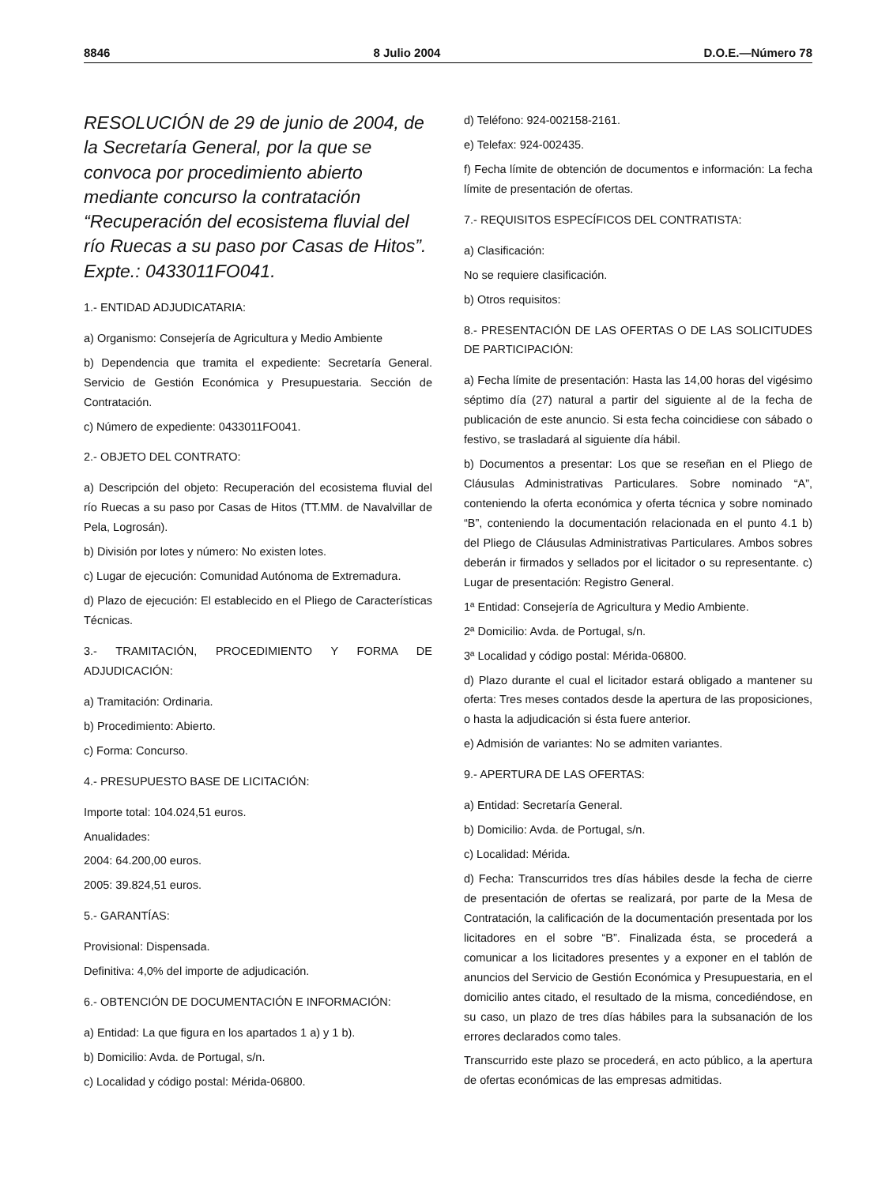8846 8 Julio 2004 D.O.E.—Número 78
RESOLUCIÓN de 29 de junio de 2004, de la Secretaría General, por la que se convoca por procedimiento abierto mediante concurso la contratación “Recuperación del ecosistema fluvial del río Ruecas a su paso por Casas de Hitos”. Expte.: 0433011FO041.
1.- ENTIDAD ADJUDICATARIA:
a) Organismo: Consejería de Agricultura y Medio Ambiente
b) Dependencia que tramita el expediente: Secretaría General. Servicio de Gestión Económica y Presupuestaria. Sección de Contratación.
c) Número de expediente: 0433011FO041.
2.- OBJETO DEL CONTRATO:
a) Descripción del objeto: Recuperación del ecosistema fluvial del río Ruecas a su paso por Casas de Hitos (TT.MM. de Navalvillar de Pela, Logrosán).
b) División por lotes y número: No existen lotes.
c) Lugar de ejecución: Comunidad Autónoma de Extremadura.
d) Plazo de ejecución: El establecido en el Pliego de Características Técnicas.
3.- TRAMITACIÓN, PROCEDIMIENTO Y FORMA DE ADJUDICACIÓN:
a) Tramitación: Ordinaria.
b) Procedimiento: Abierto.
c) Forma: Concurso.
4.- PRESUPUESTO BASE DE LICITACIÓN:
Importe total: 104.024,51 euros.
Anualidades:
2004: 64.200,00 euros.
2005: 39.824,51 euros.
5.- GARANTÍAS:
Provisional: Dispensada.
Definitiva: 4,0% del importe de adjudicación.
6.- OBTENCIÓN DE DOCUMENTACIÓN E INFORMACIÓN:
a) Entidad: La que figura en los apartados 1 a) y 1 b).
b) Domicilio: Avda. de Portugal, s/n.
c) Localidad y código postal: Mérida-06800.
d) Teléfono: 924-002158-2161.
e) Telefax: 924-002435.
f) Fecha límite de obtención de documentos e información: La fecha límite de presentación de ofertas.
7.- REQUISITOS ESPECÍFICOS DEL CONTRATISTA:
a) Clasificación:
No se requiere clasificación.
b) Otros requisitos:
8.- PRESENTACIÓN DE LAS OFERTAS O DE LAS SOLICITUDES DE PARTICIPACIÓN:
a) Fecha límite de presentación: Hasta las 14,00 horas del vigésimo séptimo día (27) natural a partir del siguiente al de la fecha de publicación de este anuncio. Si esta fecha coincidiese con sábado o festivo, se trasladará al siguiente día hábil.
b) Documentos a presentar: Los que se reseñan en el Pliego de Cláusulas Administrativas Particulares. Sobre nominado “A”, conteniendo la oferta económica y oferta técnica y sobre nominado “B”, conteniendo la documentación relacionada en el punto 4.1 b) del Pliego de Cláusulas Administrativas Particulares. Ambos sobres deberán ir firmados y sellados por el licitador o su representante. c) Lugar de presentación: Registro General.
1ª Entidad: Consejería de Agricultura y Medio Ambiente.
2ª Domicilio: Avda. de Portugal, s/n.
3ª Localidad y código postal: Mérida-06800.
d) Plazo durante el cual el licitador estará obligado a mantener su oferta: Tres meses contados desde la apertura de las proposiciones, o hasta la adjudicación si ésta fuere anterior.
e) Admisión de variantes: No se admiten variantes.
9.- APERTURA DE LAS OFERTAS:
a) Entidad: Secretaría General.
b) Domicilio: Avda. de Portugal, s/n.
c) Localidad: Mérida.
d) Fecha: Transcurridos tres días hábiles desde la fecha de cierre de presentación de ofertas se realizará, por parte de la Mesa de Contratación, la calificación de la documentación presentada por los licitadores en el sobre “B”. Finalizada ésta, se procederá a comunicar a los licitadores presentes y a exponer en el tablón de anuncios del Servicio de Gestión Económica y Presupuestaria, en el domicilio antes citado, el resultado de la misma, concediéndose, en su caso, un plazo de tres días hábiles para la subsanación de los errores declarados como tales.
Transcurrido este plazo se procederá, en acto público, a la apertura de ofertas económicas de las empresas admitidas.